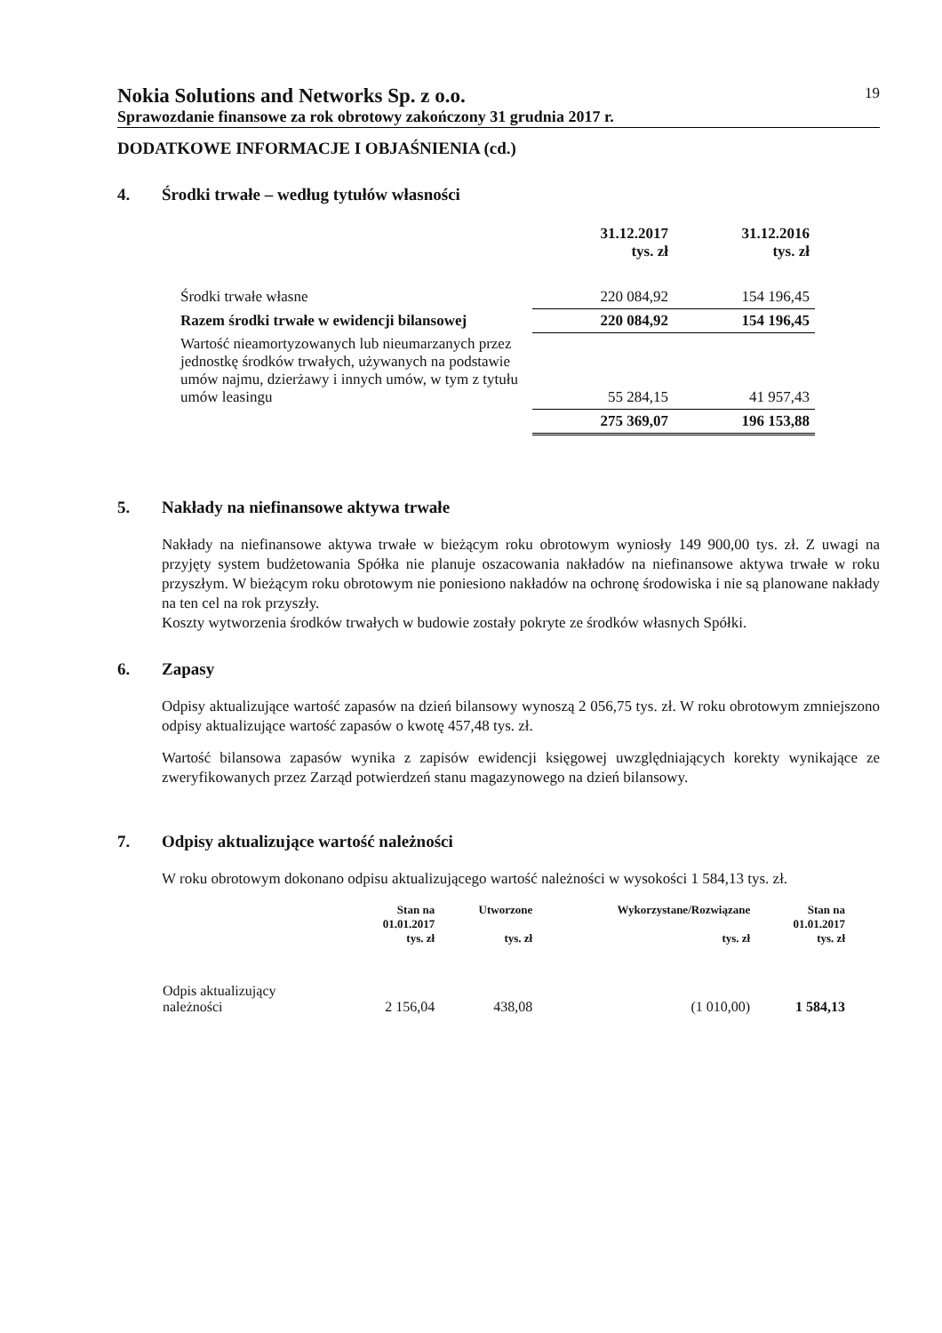Nokia Solutions and Networks Sp. z o.o.
19
Sprawozdanie finansowe za rok obrotowy zakończony 31 grudnia 2017 r.
DODATKOWE INFORMACJE I OBJAŚNIENIA (cd.)
4. Środki trwałe – według tytułów własności
| | 31.12.2017 tys. zł | 31.12.2016 tys. zł |
| --- | --- | --- |
| Środki trwałe własne | 220 084,92 | 154 196,45 |
| Razem środki trwałe w ewidencji bilansowej | 220 084,92 | 154 196,45 |
| Wartość nieamortyzowanych lub nieumarzanych przez jednostkę środków trwałych, używanych na podstawie umów najmu, dzierżawy i innych umów, w tym z tytułu umów leasingu | 55 284,15 | 41 957,43 |
| | 275 369,07 | 196 153,88 |
5. Nakłady na niefinansowe aktywa trwałe
Nakłady na niefinansowe aktywa trwałe w bieżącym roku obrotowym wyniosły 149 900,00 tys. zł. Z uwagi na przyjęty system budżetowania Spółka nie planuje oszacowania nakładów na niefinansowe aktywa trwałe w roku przyszłym. W bieżącym roku obrotowym nie poniesiono nakładów na ochronę środowiska i nie są planowane nakłady na ten cel na rok przyszły.
Koszty wytworzenia środków trwałych w budowie zostały pokryte ze środków własnych Spółki.
6. Zapasy
Odpisy aktualizujące wartość zapasów na dzień bilansowy wynoszą 2 056,75 tys. zł. W roku obrotowym zmniejszono odpisy aktualizujące wartość zapasów o kwotę 457,48 tys. zł.
Wartość bilansowa zapasów wynika z zapisów ewidencji księgowej uwzględniających korekty wynikające ze zweryfikowanych przez Zarząd potwierdzeń stanu magazynowego na dzień bilansowy.
7. Odpisy aktualizujące wartość należności
W roku obrotowym dokonano odpisu aktualizującego wartość należności w wysokości 1 584,13 tys. zł.
| | Stan na 01.01.2017 tys. zł | Utworzone tys. zł | Wykorzystane/Rozwiązane tys. zł | Stan na 01.01.2017 tys. zł |
| --- | --- | --- | --- | --- |
| Odpis aktualizujący należności | 2 156,04 | 438,08 | (1 010,00) | 1 584,13 |